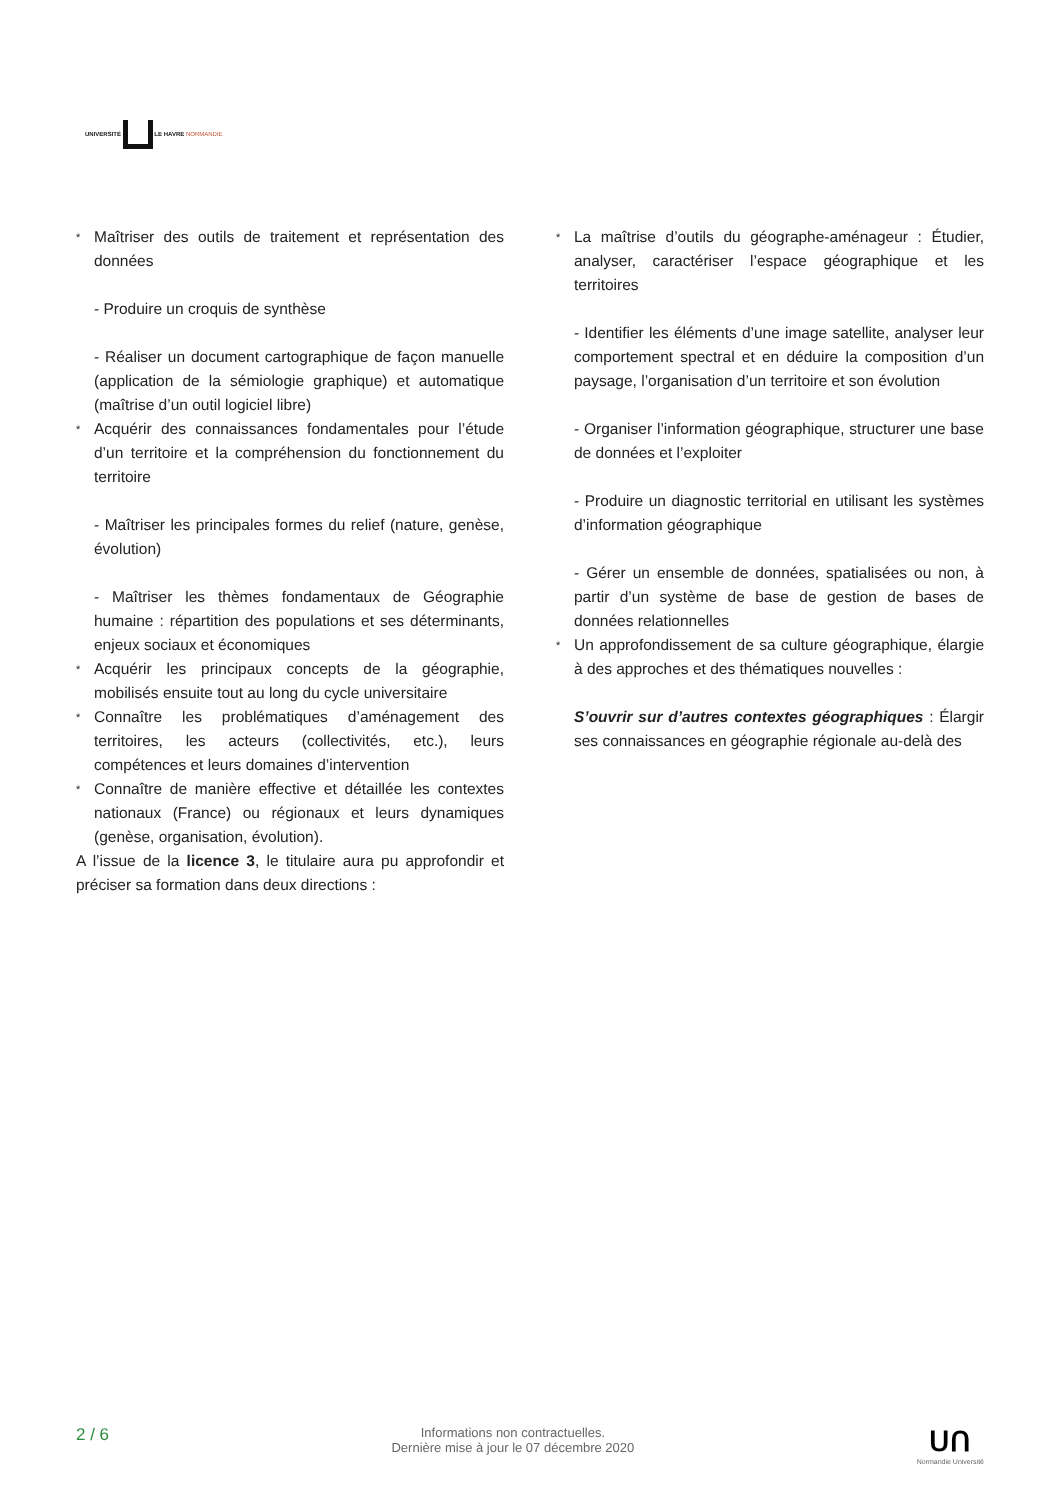UNIVERSITÉ LE HAVRE NORMANDIE
* Maîtriser des outils de traitement et représentation des données
- Produire un croquis de synthèse
- Réaliser un document cartographique de façon manuelle (application de la sémiologie graphique) et automatique (maîtrise d’un outil logiciel libre)
* Acquérir des connaissances fondamentales pour l’étude d’un territoire et la compréhension du fonctionnement du territoire
- Maîtriser les principales formes du relief (nature, genèse, évolution)
- Maîtriser les thèmes fondamentaux de Géographie humaine : répartition des populations et ses déterminants, enjeux sociaux et économiques
* Acquérir les principaux concepts de la géographie, mobilisés ensuite tout au long du cycle universitaire
* Connaître les problématiques d’aménagement des territoires, les acteurs (collectivités, etc.), leurs compétences et leurs domaines d’intervention
* Connaître de manière effective et détaillée les contextes nationaux (France) ou régionaux et leurs dynamiques (genèse, organisation, évolution).
A l’issue de la licence 3, le titulaire aura pu approfondir et préciser sa formation dans deux directions :
* La maîtrise d’outils du géographe-aménageur : Étudier, analyser, caractériser l’espace géographique et les territoires
- Identifier les éléments d’une image satellite, analyser leur comportement spectral et en déduire la composition d’un paysage, l’organisation d’un territoire et son évolution
- Organiser l’information géographique, structurer une base de données et l’exploiter
- Produire un diagnostic territorial en utilisant les systèmes d’information géographique
- Gérer un ensemble de données, spatialisées ou non, à partir d’un système de base de gestion de bases de données relationnelles
* Un approfondissement de sa culture géographique, élargie à des approches et des thématiques nouvelles :
S’ouvrir sur d’autres contextes géographiques : Élargir ses connaissances en géographie régionale au-delà des
2 / 6
Informations non contractuelles.
Dernière mise à jour le 07 décembre 2020
ᑌᑎ
Normandie Université